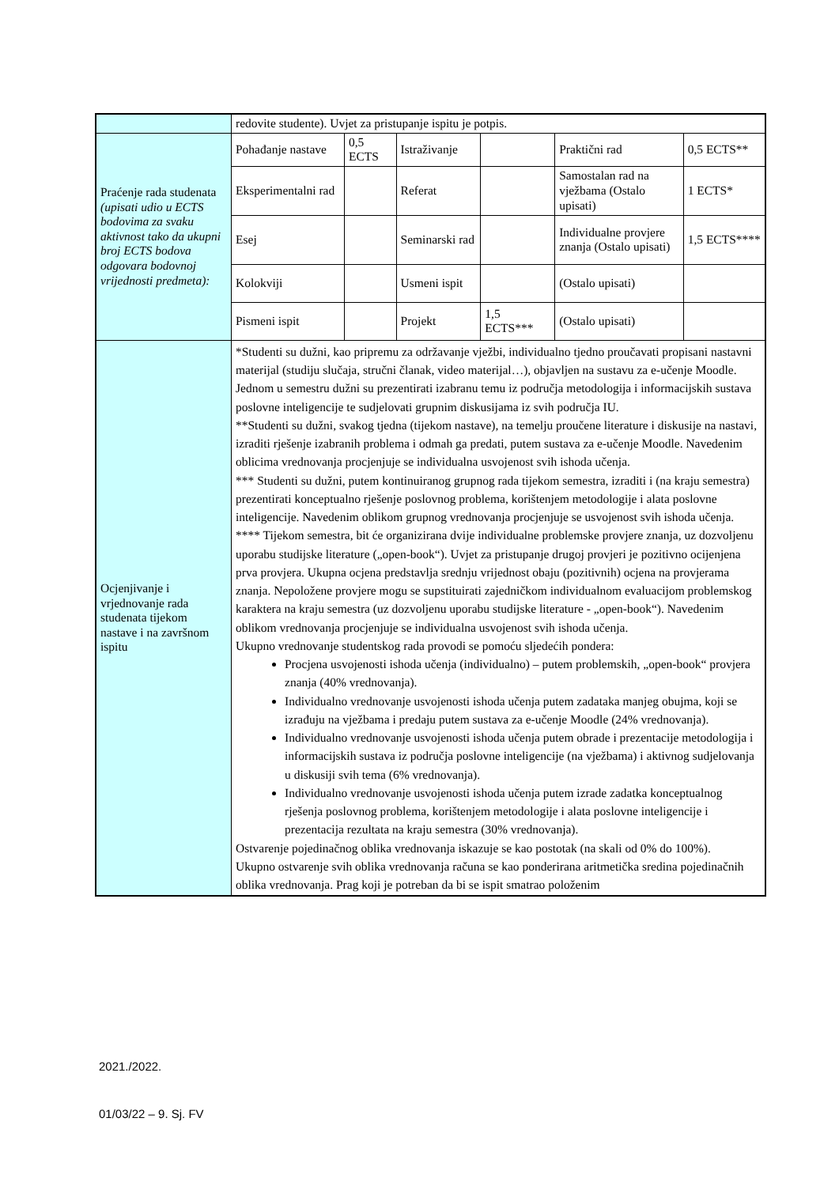| | redovite studente). Uvjet za pristupanje ispitu je potpis. | | | | | |
| Praćenje rada studenata (upisati udio u ECTS bodovima za svaku aktivnost tako da ukupni broj ECTS bodova odgovara bodovnoj vrijednosti predmeta): | Pohađanje nastave | 0,5 ECTS | Istraživanje | | Praktični rad | 0,5 ECTS** |
| | Eksperimentalni rad | | Referat | | Samostalan rad na vježbama (Ostalo upisati) | 1 ECTS* |
| | Esej | | Seminarski rad | | Individualne provjere znanja (Ostalo upisati) | 1,5 ECTS**** |
| | Kolokviji | | Usmeni ispit | | (Ostalo upisati) | |
| | Pismeni ispit | | Projekt | 1,5 ECTS*** | (Ostalo upisati) | |
| Ocjenjivanje i vrjednovanje rada studenata tijekom nastave i na završnom ispitu | *Studenti su dužni, kao pripremu za održavanje vježbi, individualno tjedno proučavati propisani nastavni materijal (studiju slučaja, stručni članak, video materijal…), objavljen na sustavu za e-učenje Moodle. Jednom u semestru dužni su prezentirati izabranu temu iz područja metodologija i informacijskih sustava poslovne inteligencije te sudjelovati grupnim diskusijama iz svih područja IU. **Studenti su dužni, svakog tjedna (tijekom nastave), na temelju proučene literature i diskusije na nastavi, izraditi rješenje izabranih problema i odmah ga predati, putem sustava za e-učenje Moodle. Navedenim oblicima vrednovanja procjenjuje se individualna usvojenost svih ishoda učenja. *** Studenti su dužni, putem kontinuiranog grupnog rada tijekom semestra, izraditi i (na kraju semestra) prezentirati konceptualno rješenje poslovnog problema, korištenjem metodologije i alata poslovne inteligencije. Navedenim oblikom grupnog vrednovanja procjenjuje se usvojenost svih ishoda učenja. **** Tijekom semestra, bit će organizirana dvije individualne problemske provjere znanja, uz dozvoljenu uporabu studijske literature („open-book“). Uvjet za pristupanje drugoj provjeri je pozitivno ocijenjena prva provjera. Ukupna ocjena predstavlja srednju vrijednost obaju (pozitivnih) ocjena na provjerama znanja. Nepoložene provjere mogu se supstituirati zajedničkom individualnom evaluacijom problemskog karaktera na kraju semestra (uz dozvoljenu uporabu studijske literature - „open-book“). Navedenim oblikom vrednovanja procjenjuje se individualna usvojenost svih ishoda učenja. Ukupno vrednovanje studentskog rada provodi se pomoću sljedećih pondera: Procjena usvojenosti ishoda učenja (individualno) – putem problemskih, „open-book“ provjera znanja (40% vrednovanja). Individualno vrednovanje usvojenosti ishoda učenja putem zadataka manjeg obujma, koji se izrađuju na vježbama i predaju putem sustava za e-učenje Moodle (24% vrednovanja). Individualno vrednovanje usvojenosti ishoda učenja putem obrade i prezentacije metodologija i informacijskih sustava iz područja poslovne inteligencije (na vježbama) i aktivnog sudjelovanja u diskusiji svih tema (6% vrednovanja). Individualno vrednovanje usvojenosti ishoda učenja putem izrade zadatka konceptualnog rješenja poslovnog problema, korištenjem metodologije i alata poslovne inteligencije i prezentacija rezultata na kraju semestra (30% vrednovanja). Ostvarenje pojedinačnog oblika vrednovanja iskazuje se kao postotak (na skali od 0% do 100%). Ukupno ostvarenje svih oblika vrednovanja računa se kao ponderirana aritmetička sredina pojedinačnih oblika vrednovanja. Prag koji je potreban da bi se ispit smatrao položenim | | | | | |
2021./2022.
01/03/22 – 9. Sj. FV